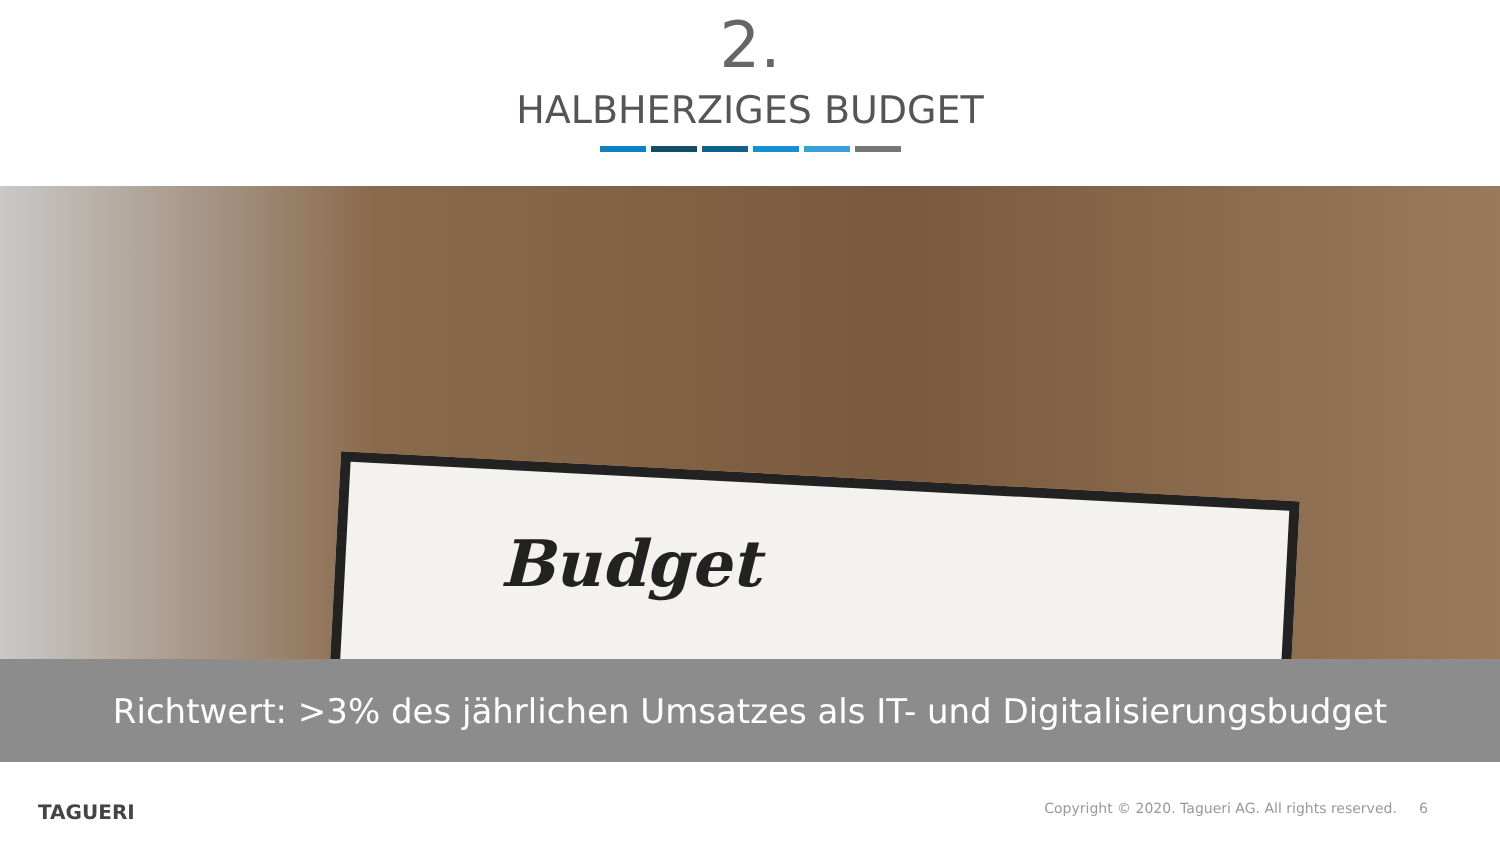2.
HALBHERZIGES BUDGET
Budget
Richtwert: >3% des jährlichen Umsatzes als IT- und Digitalisierungsbudget
TAGUERI
Copyright © 2020. Tagueri AG. All rights reserved. 6